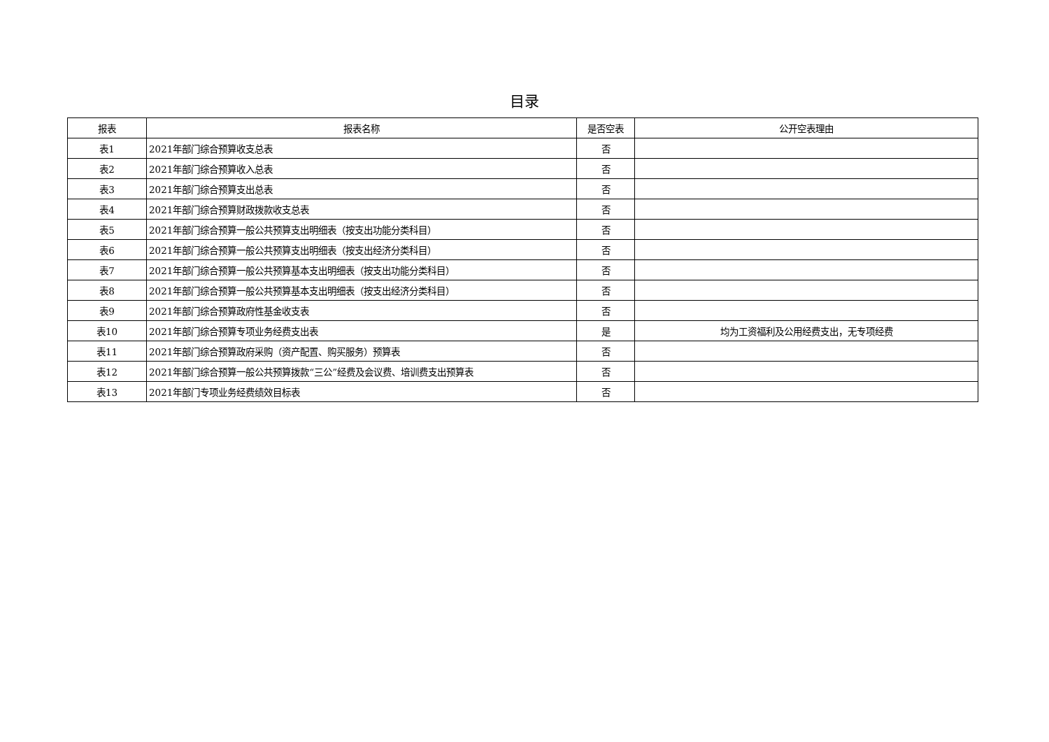目录
| 报表 | 报表名称 | 是否空表 | 公开空表理由 |
| --- | --- | --- | --- |
| 表1 | 2021年部门综合预算收支总表 | 否 | |
| 表2 | 2021年部门综合预算收入总表 | 否 | |
| 表3 | 2021年部门综合预算支出总表 | 否 | |
| 表4 | 2021年部门综合预算财政拨款收支总表 | 否 | |
| 表5 | 2021年部门综合预算一般公共预算支出明细表（按支出功能分类科目） | 否 | |
| 表6 | 2021年部门综合预算一般公共预算支出明细表（按支出经济分类科目） | 否 | |
| 表7 | 2021年部门综合预算一般公共预算基本支出明细表（按支出功能分类科目） | 否 | |
| 表8 | 2021年部门综合预算一般公共预算基本支出明细表（按支出经济分类科目） | 否 | |
| 表9 | 2021年部门综合预算政府性基金收支表 | 否 | |
| 表10 | 2021年部门综合预算专项业务经费支出表 | 是 | 均为工资福利及公用经费支出，无专项经费 |
| 表11 | 2021年部门综合预算政府采购（资产配置、购买服务）预算表 | 否 | |
| 表12 | 2021年部门综合预算一般公共预算拨款“三公”经费及会议费、培训费支出预算表 | 否 | |
| 表13 | 2021年部门专项业务经费绩效目标表 | 否 | |